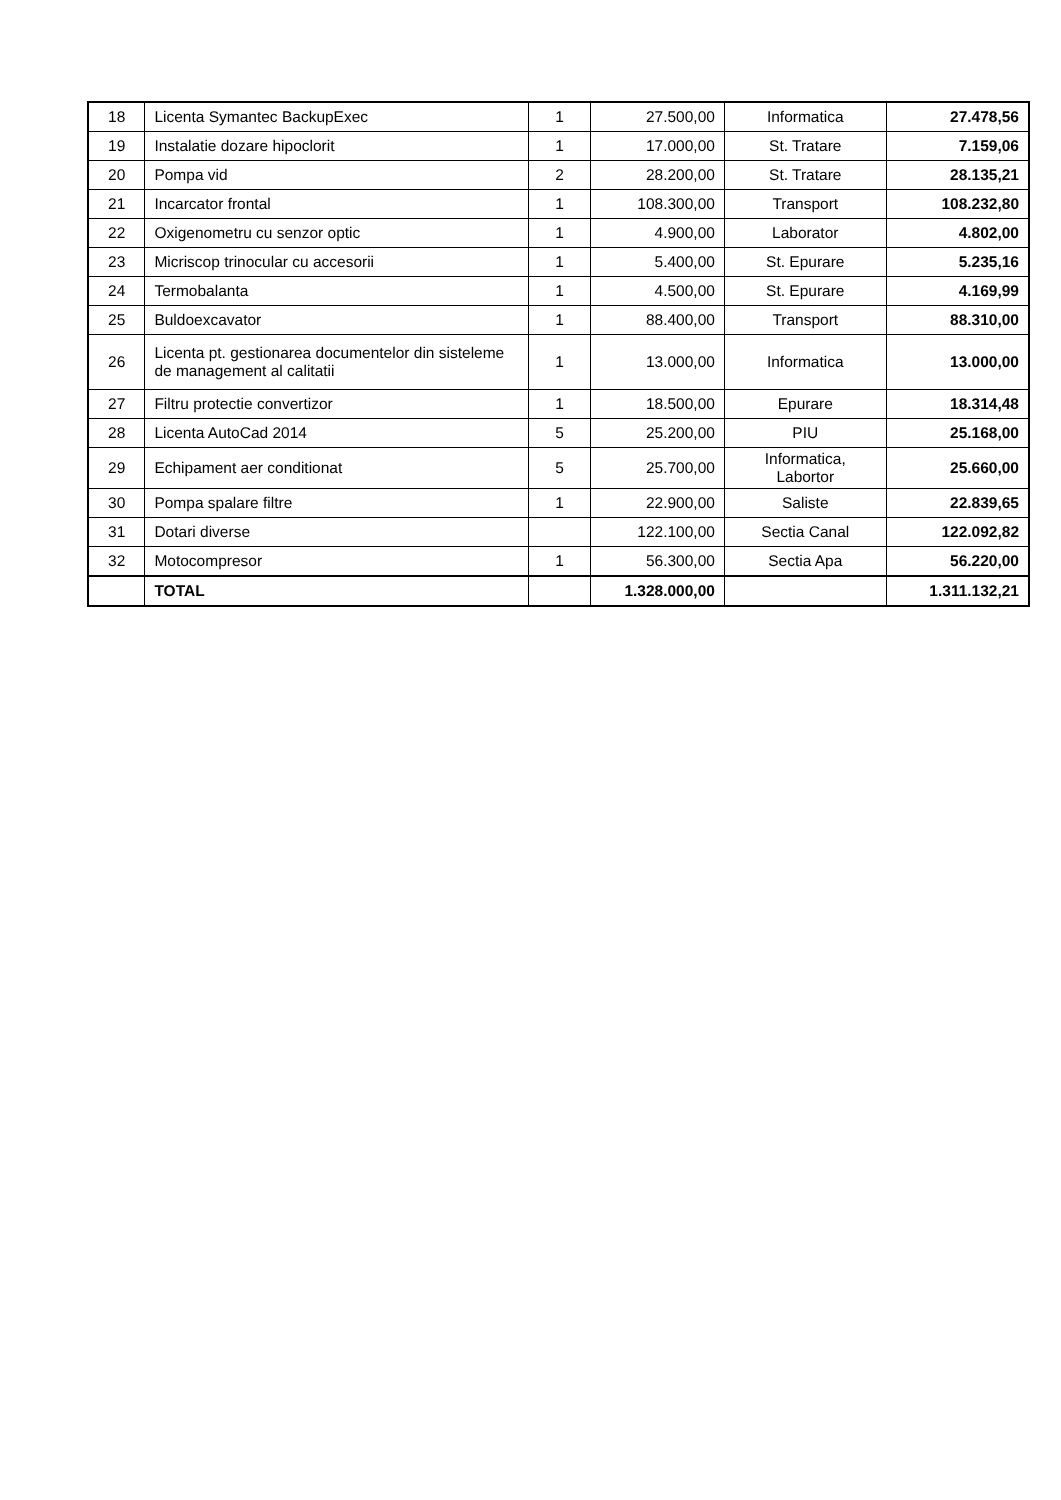| 18 | Licenta Symantec BackupExec | 1 | 27.500,00 | Informatica | 27.478,56 |
| 19 | Instalatie dozare hipoclorit | 1 | 17.000,00 | St. Tratare | 7.159,06 |
| 20 | Pompa vid | 2 | 28.200,00 | St. Tratare | 28.135,21 |
| 21 | Incarcator frontal | 1 | 108.300,00 | Transport | 108.232,80 |
| 22 | Oxigenometru cu senzor optic | 1 | 4.900,00 | Laborator | 4.802,00 |
| 23 | Micriscop trinocular cu accesorii | 1 | 5.400,00 | St. Epurare | 5.235,16 |
| 24 | Termobalanta | 1 | 4.500,00 | St. Epurare | 4.169,99 |
| 25 | Buldoexcavator | 1 | 88.400,00 | Transport | 88.310,00 |
| 26 | Licenta pt. gestionarea documentelor din sisteleme de management al calitatii | 1 | 13.000,00 | Informatica | 13.000,00 |
| 27 | Filtru protectie convertizor | 1 | 18.500,00 | Epurare | 18.314,48 |
| 28 | Licenta AutoCad 2014 | 5 | 25.200,00 | PIU | 25.168,00 |
| 29 | Echipament aer conditionat | 5 | 25.700,00 | Informatica, Labortor | 25.660,00 |
| 30 | Pompa spalare filtre | 1 | 22.900,00 | Saliste | 22.839,65 |
| 31 | Dotari diverse | | 122.100,00 | Sectia Canal | 122.092,82 |
| 32 | Motocompresor | 1 | 56.300,00 | Sectia Apa | 56.220,00 |
| | TOTAL | | 1.328.000,00 | | 1.311.132,21 |